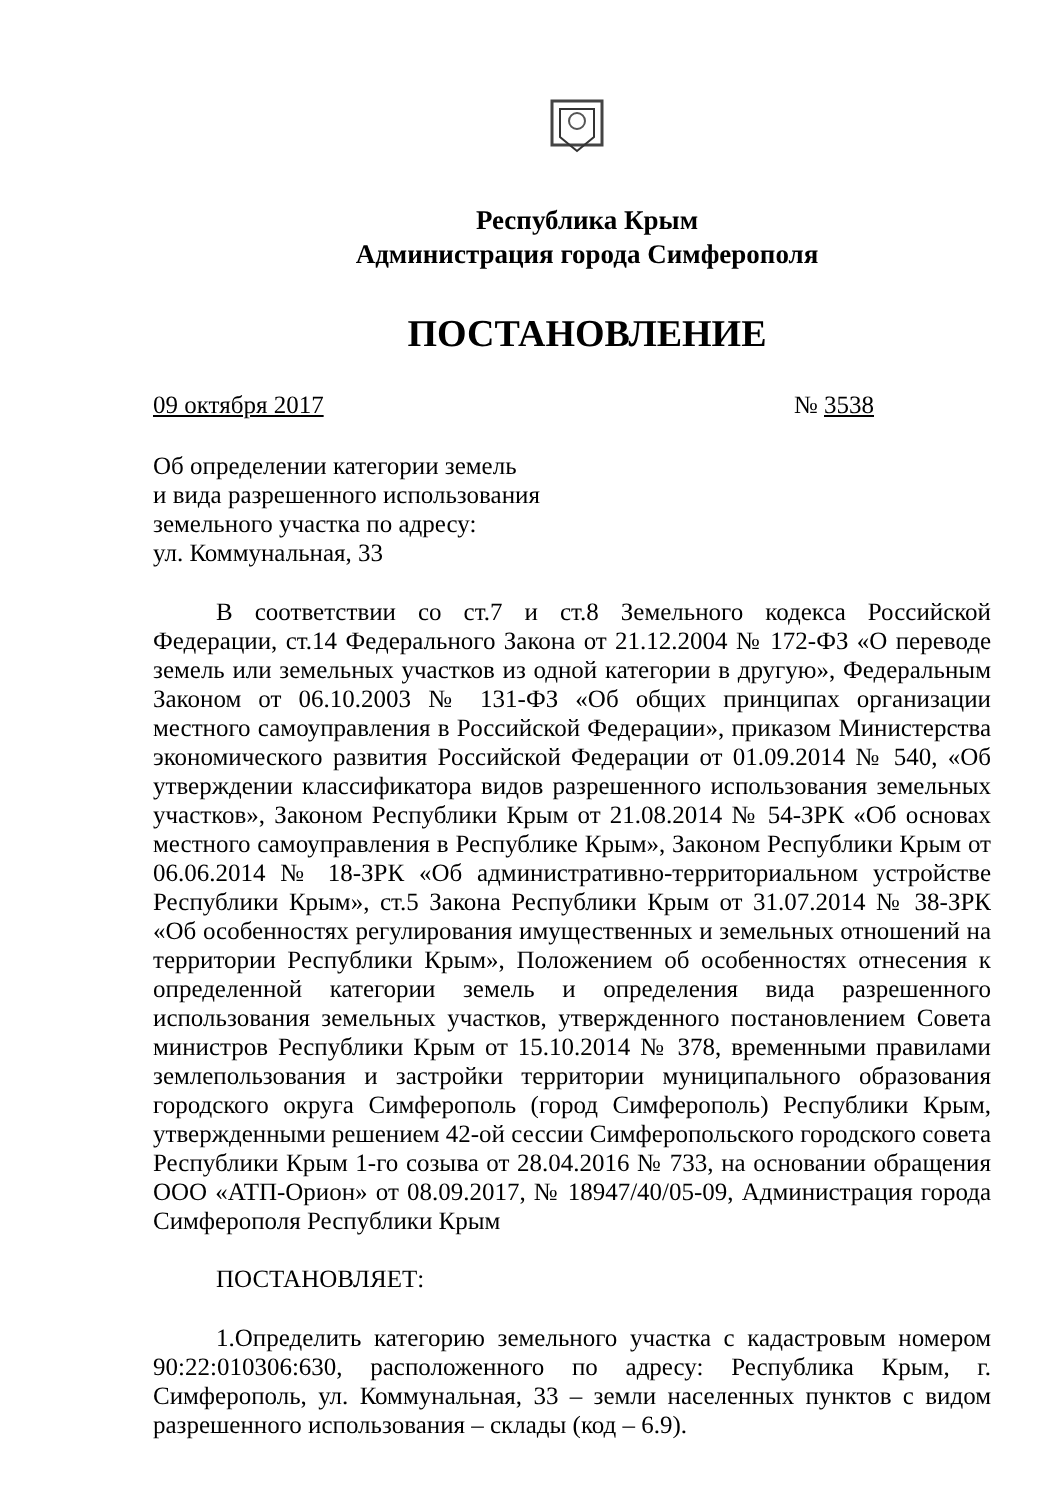Республика Крым
Администрация города Симферополя
ПОСТАНОВЛЕНИЕ
09 октября 2017 № 3538
Об определении категории земель
и вида разрешенного использования
земельного участка по адресу:
ул. Коммунальная, 33
В соответствии со ст.7 и ст.8 Земельного кодекса Российской Федерации, ст.14 Федерального Закона от 21.12.2004 № 172-ФЗ «О переводе земель или земельных участков из одной категории в другую», Федеральным Законом от 06.10.2003 № 131-ФЗ «Об общих принципах организации местного самоуправления в Российской Федерации», приказом Министерства экономического развития Российской Федерации от 01.09.2014 № 540, «Об утверждении классификатора видов разрешенного использования земельных участков», Законом Республики Крым от 21.08.2014 № 54-ЗРК «Об основах местного самоуправления в Республике Крым», Законом Республики Крым от 06.06.2014 № 18-ЗРК «Об административно-территориальном устройстве Республики Крым», ст.5 Закона Республики Крым от 31.07.2014 № 38-ЗРК «Об особенностях регулирования имущественных и земельных отношений на территории Республики Крым», Положением об особенностях отнесения к определенной категории земель и определения вида разрешенного использования земельных участков, утвержденного постановлением Совета министров Республики Крым от 15.10.2014 № 378, временными правилами землепользования и застройки территории муниципального образования городского округа Симферополь (город Симферополь) Республики Крым, утвержденными решением 42-ой сессии Симферопольского городского совета Республики Крым 1-го созыва от 28.04.2016 № 733, на основании обращения ООО «АТП-Орион» от 08.09.2017, № 18947/40/05-09, Администрация города Симферополя Республики Крым
ПОСТАНОВЛЯЕТ:
1.Определить категорию земельного участка с кадастровым номером 90:22:010306:630, расположенного по адресу: Республика Крым, г. Симферополь, ул. Коммунальная, 33 – земли населенных пунктов с видом разрешенного использования – склады (код – 6.9).